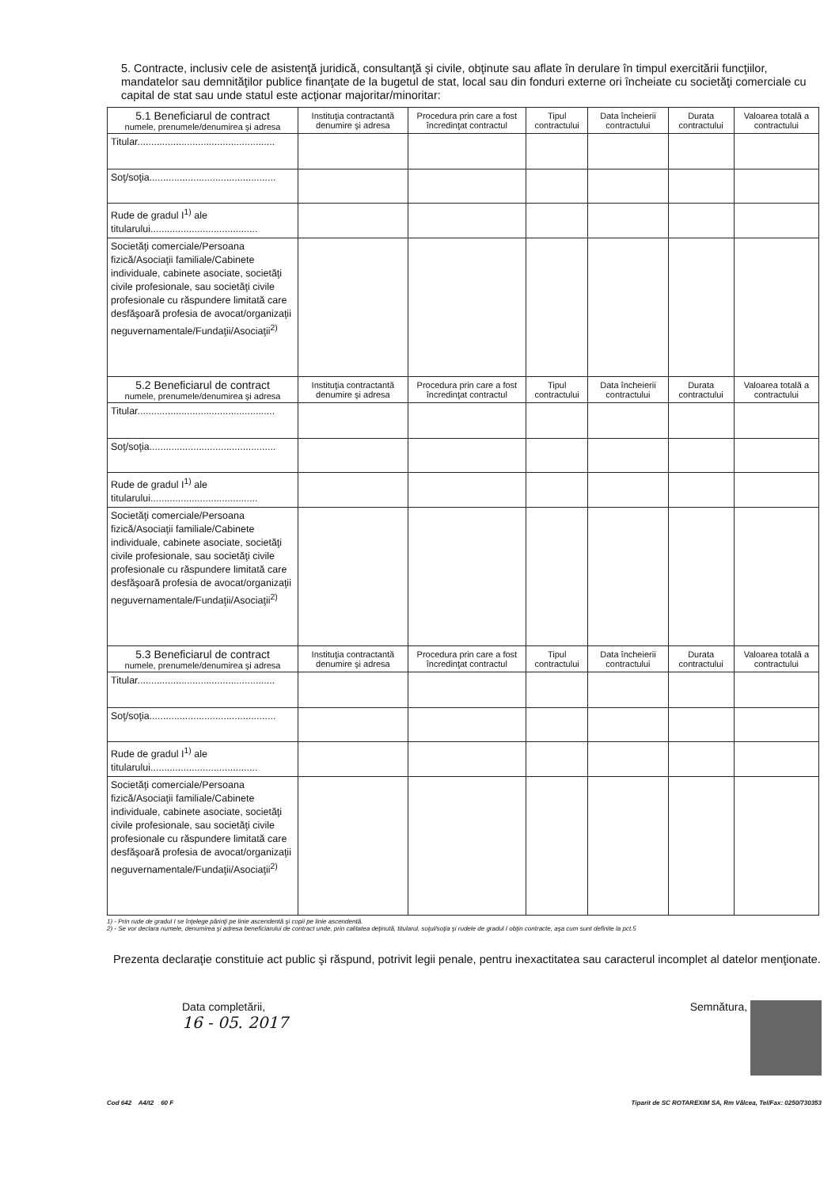5. Contracte, inclusiv cele de asistenţă juridică, consultanţă şi civile, obţinute sau aflate în derulare în timpul exercitării funcţiilor, mandatelor sau demnităţilor publice finanţate de la bugetul de stat, local sau din fonduri externe ori încheiate cu societăţi comerciale cu capital de stat sau unde statul este acţionar majoritar/minoritar:
| 5.1 Beneficiarul de contract numele, prenumele/denumirea şi adresa | Instituţia contractantă denumire şi adresa | Procedura prin care a fost încredinţat contractul | Tipul contractului | Data încheierii contractului | Durata contractului | Valoarea totală a contractului |
| --- | --- | --- | --- | --- | --- | --- |
| Titular.................................................. | | | | | | |
| Soţ/soţia.............................................. | | | | | | |
| Rude de gradul I<sup>1)</sup> ale titularului....................................... | | | | | | |
| Societăţi comerciale/Persoana fizică/Asociaţii familiale/Cabinete individuale, cabinete asociate, societăţi civile profesionale, sau societăţi civile profesionale cu răspundere limitată care desfăşoară profesia de avocat/organizaţii neguvernamentale/Fundaţii/Asociaţii<sup>2)</sup> | | | | | | |
| 5.2 Beneficiarul de contract numele, prenumele/denumirea şi adresa | Instituţia contractantă denumire şi adresa | Procedura prin care a fost încredinţat contractul | Tipul contractului | Data încheierii contractului | Durata contractului | Valoarea totală a contractului |
| Titular.................................................. | | | | | | |
| Soţ/soţia.............................................. | | | | | | |
| Rude de gradul I<sup>1)</sup> ale titularului....................................... | | | | | | |
| Societăţi comerciale/Persoana fizică/Asociaţii familiale/Cabinete individuale, cabinete asociate, societăţi civile profesionale, sau societăţi civile profesionale cu răspundere limitată care desfăşoară profesia de avocat/organizaţii neguvernamentale/Fundaţii/Asociaţii<sup>2)</sup> | | | | | | |
| 5.3 Beneficiarul de contract numele, prenumele/denumirea şi adresa | Instituţia contractantă denumire şi adresa | Procedura prin care a fost încredinţat contractul | Tipul contractului | Data încheierii contractului | Durata contractului | Valoarea totală a contractului |
| Titular.................................................. | | | | | | |
| Soţ/soţia.............................................. | | | | | | |
| Rude de gradul I<sup>1)</sup> ale titularului....................................... | | | | | | |
| Societăţi comerciale/Persoana fizică/Asociaţii familiale/Cabinete individuale, cabinete asociate, societăţi civile profesionale, sau societăţi civile profesionale cu răspundere limitată care desfăşoară profesia de avocat/organizaţii neguvernamentale/Fundaţii/Asociaţii<sup>2)</sup> | | | | | | |
1) - Prin rude de gradul I se înţelege părinţi pe linie ascendentă şi copii pe linie ascendentă.
2) - Se vor declara numele, denumirea şi adresa beneficiarului de contract unde, prin calitatea deţinută, titularul, soţul/soţia şi rudele de gradul I obţin contracte, aşa cum sunt definite la pct.5
Prezenta declaraţie constituie act public şi răspund, potrivit legii penale, pentru inexactitatea sau caracterul incomplet al datelor menţionate.
Data completării,
16 - 05. 2017
Semnătura,
Cod 642 A4/t2 60 F Tiparit de SC ROTAREXIM SA, Rm Vâlcea, Tel/Fax: 0250/730353